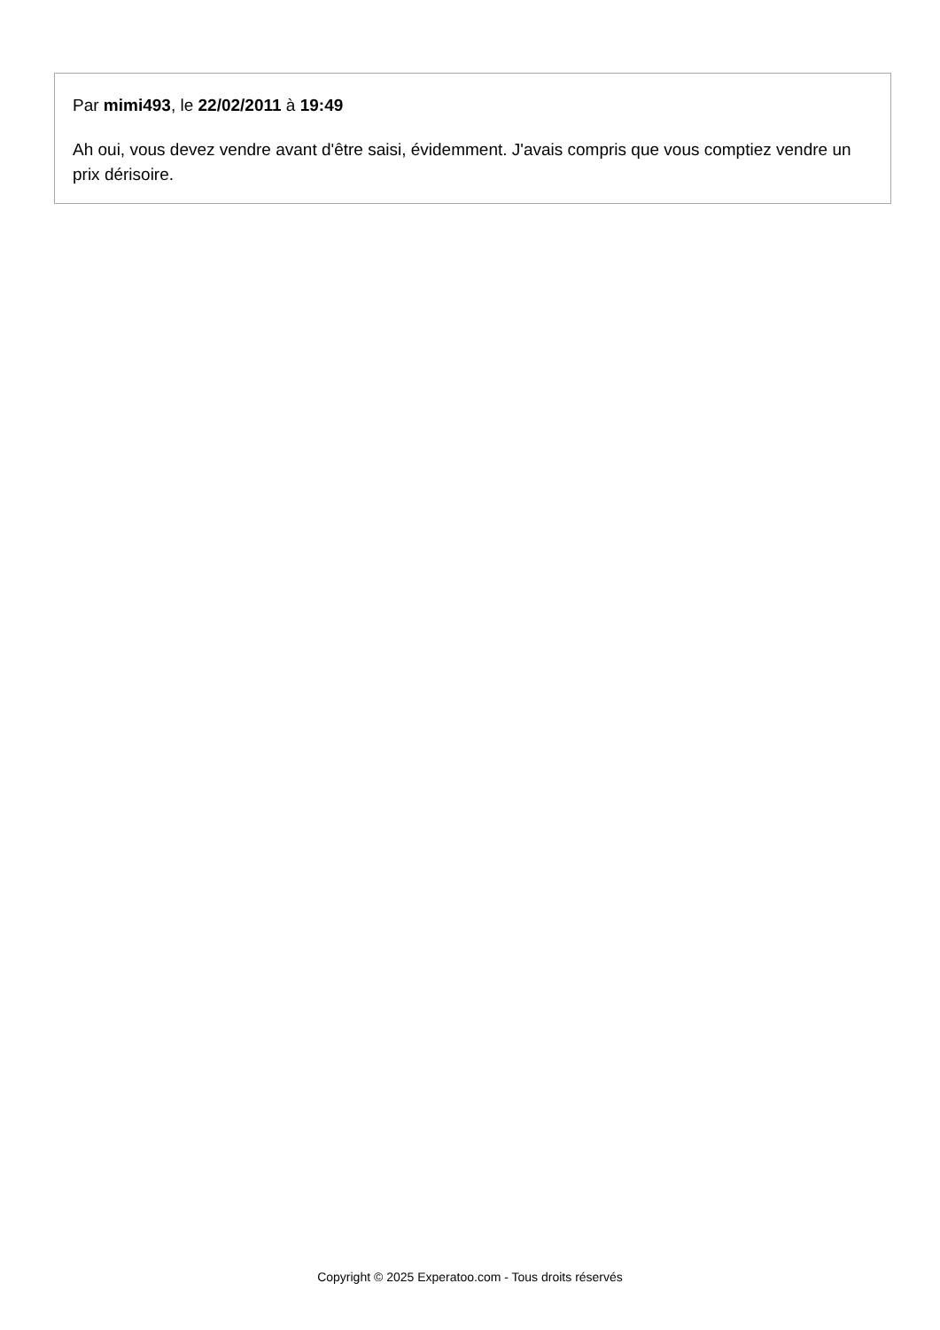Par mimi493, le 22/02/2011 à 19:49
Ah oui, vous devez vendre avant d'être saisi, évidemment. J'avais compris que vous comptiez vendre un prix dérisoire.
Copyright © 2025 Experatoo.com - Tous droits réservés